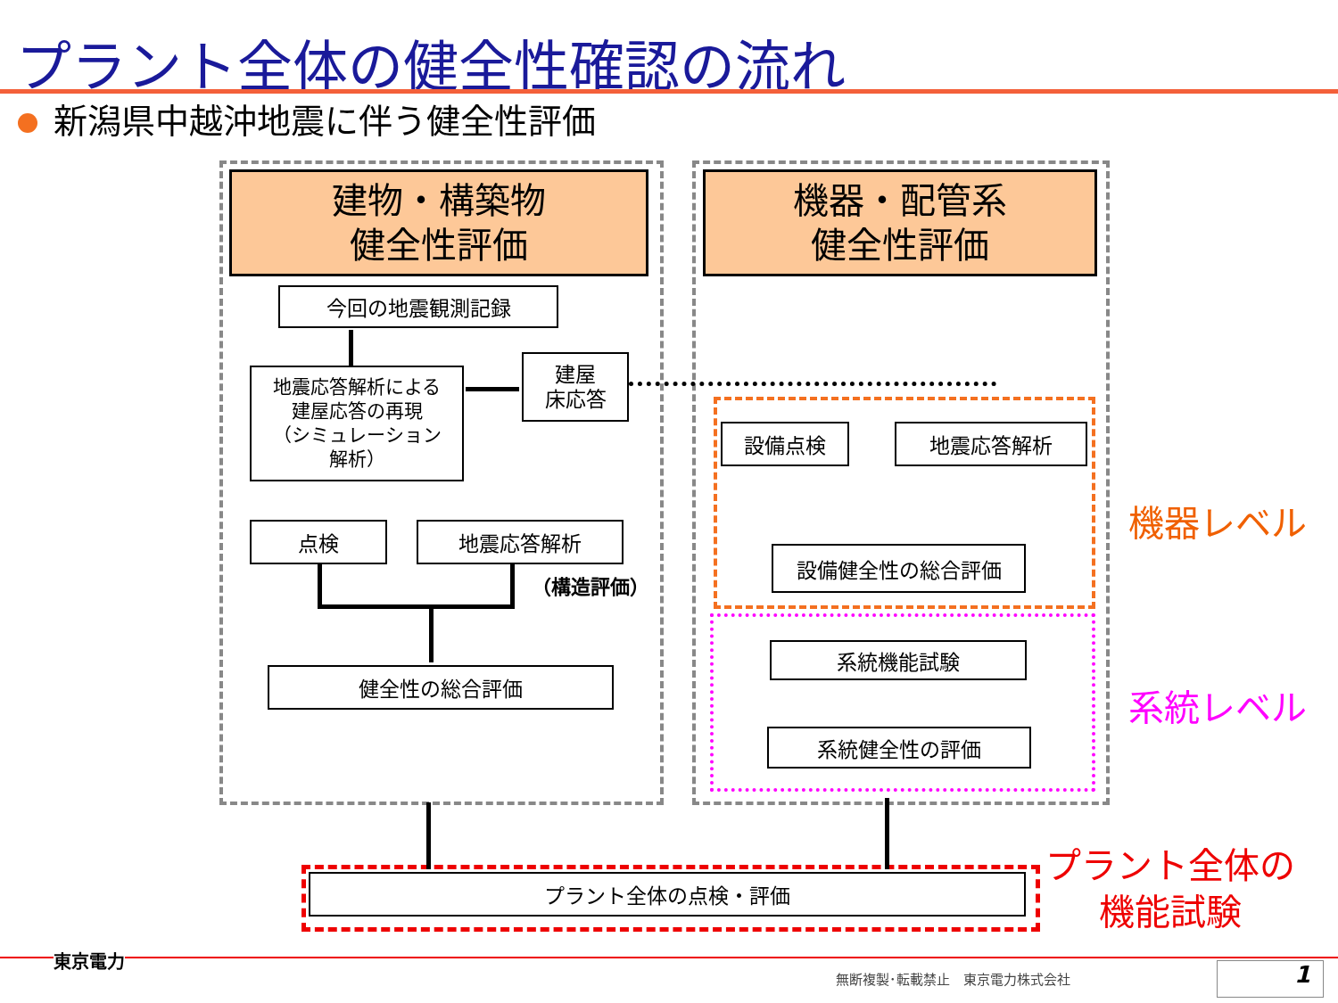プラント全体の健全性確認の流れ
新潟県中越沖地震に伴う健全性評価
建物・構築物
健全性評価
機器・配管系
健全性評価
今回の地震観測記録
地震応答解析による
建屋応答の再現
（シミュレーション
解析）
建屋
床応答
点検 地震応答解析
（構造評価）
健全性の総合評価
設備点検 地震応答解析
設備健全性の総合評価
系統機能試験
系統健全性の評価
プラント全体の点検・評価
機器レベル
系統レベル
プラント全体の
機能試験
東京電力
無断複製･転載禁止　東京電力株式会社 1